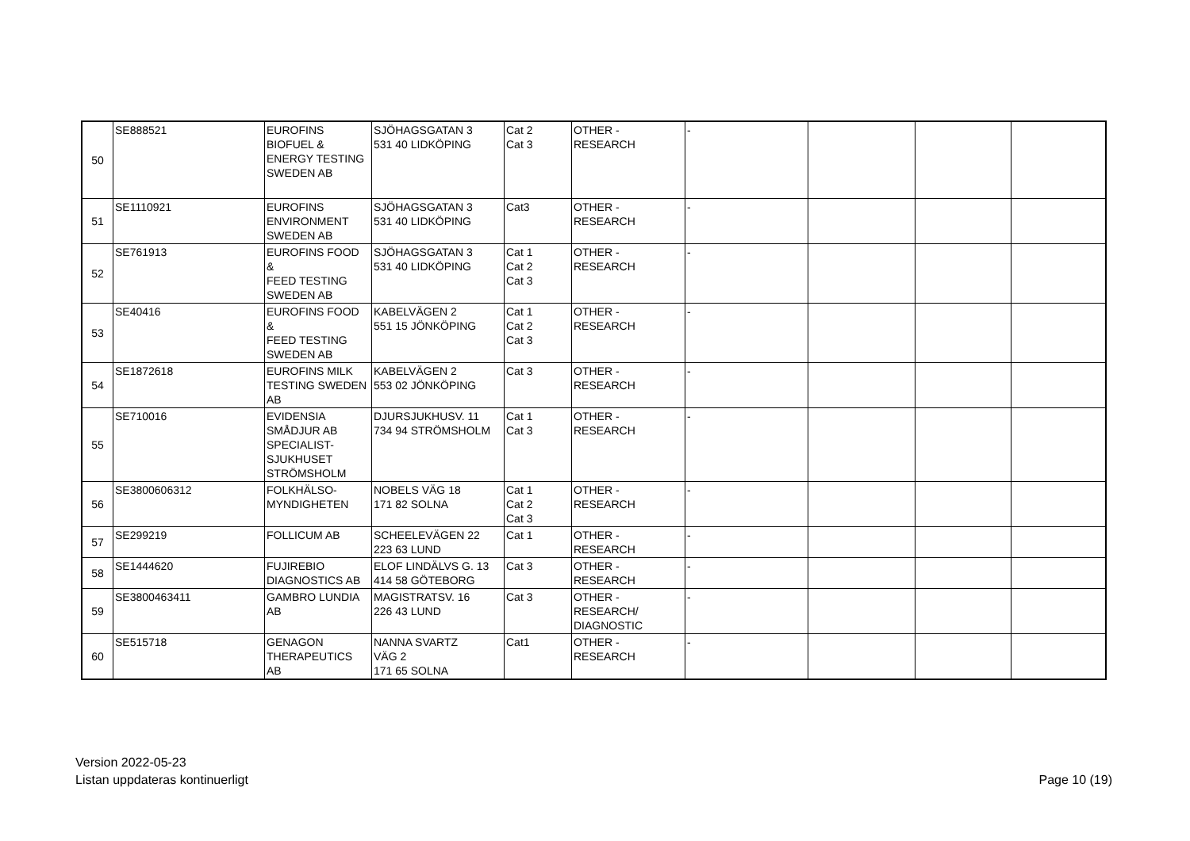| 50 | SE888521 | EUROFINS BIOFUEL & ENERGY TESTING SWEDEN AB | SJÖHAGSGATAN 3 531 40 LIDKÖPING | Cat 2 Cat 3 | OTHER - RESEARCH | - | | | |
| 51 | SE1110921 | EUROFINS ENVIRONMENT SWEDEN AB | SJÖHAGSGATAN 3 531 40 LIDKÖPING | Cat3 | OTHER - RESEARCH | - | | | |
| 52 | SE761913 | EUROFINS FOOD & FEED TESTING SWEDEN AB | SJÖHAGSGATAN 3 531 40 LIDKÖPING | Cat 1 Cat 2 Cat 3 | OTHER - RESEARCH | - | | | |
| 53 | SE40416 | EUROFINS FOOD & FEED TESTING SWEDEN AB | KABELVÄGEN 2 551 15 JÖNKÖPING | Cat 1 Cat 2 Cat 3 | OTHER - RESEARCH | - | | | |
| 54 | SE1872618 | EUROFINS MILK TESTING SWEDEN AB | KABELVÄGEN 2 553 02 JÖNKÖPING | Cat 3 | OTHER - RESEARCH | - | | | |
| 55 | SE710016 | EVIDENSIA SMÅDJUR AB SPECIALIST- SJUKHUSET STRÖMSHOLM | DJURSJUKHUSV. 11 734 94 STRÖMSHOLM | Cat 1 Cat 3 | OTHER - RESEARCH | - | | | |
| 56 | SE3800606312 | FOLKHÄLSO- MYNDIGHETEN | NOBELS VÄG 18 171 82 SOLNA | Cat 1 Cat 2 Cat 3 | OTHER - RESEARCH | - | | | |
| 57 | SE299219 | FOLLICUM AB | SCHEELEVÄGEN 22 223 63 LUND | Cat 1 | OTHER - RESEARCH | - | | | |
| 58 | SE1444620 | FUJIREBIO DIAGNOSTICS AB | ELOF LINDÄLVS G. 13 414 58 GÖTEBORG | Cat 3 | OTHER - RESEARCH | - | | | |
| 59 | SE3800463411 | GAMBRO LUNDIA AB | MAGISTRATSV. 16 226 43 LUND | Cat 3 | OTHER - RESEARCH/ DIAGNOSTIC | - | | | |
| 60 | SE515718 | GENAGON THERAPEUTICS AB | NANNA SVARTZ VÄG 2 171 65 SOLNA | Cat1 | OTHER - RESEARCH | - | | | |
Version 2022-05-23
Listan uppdateras kontinuerligt
Page 10 (19)